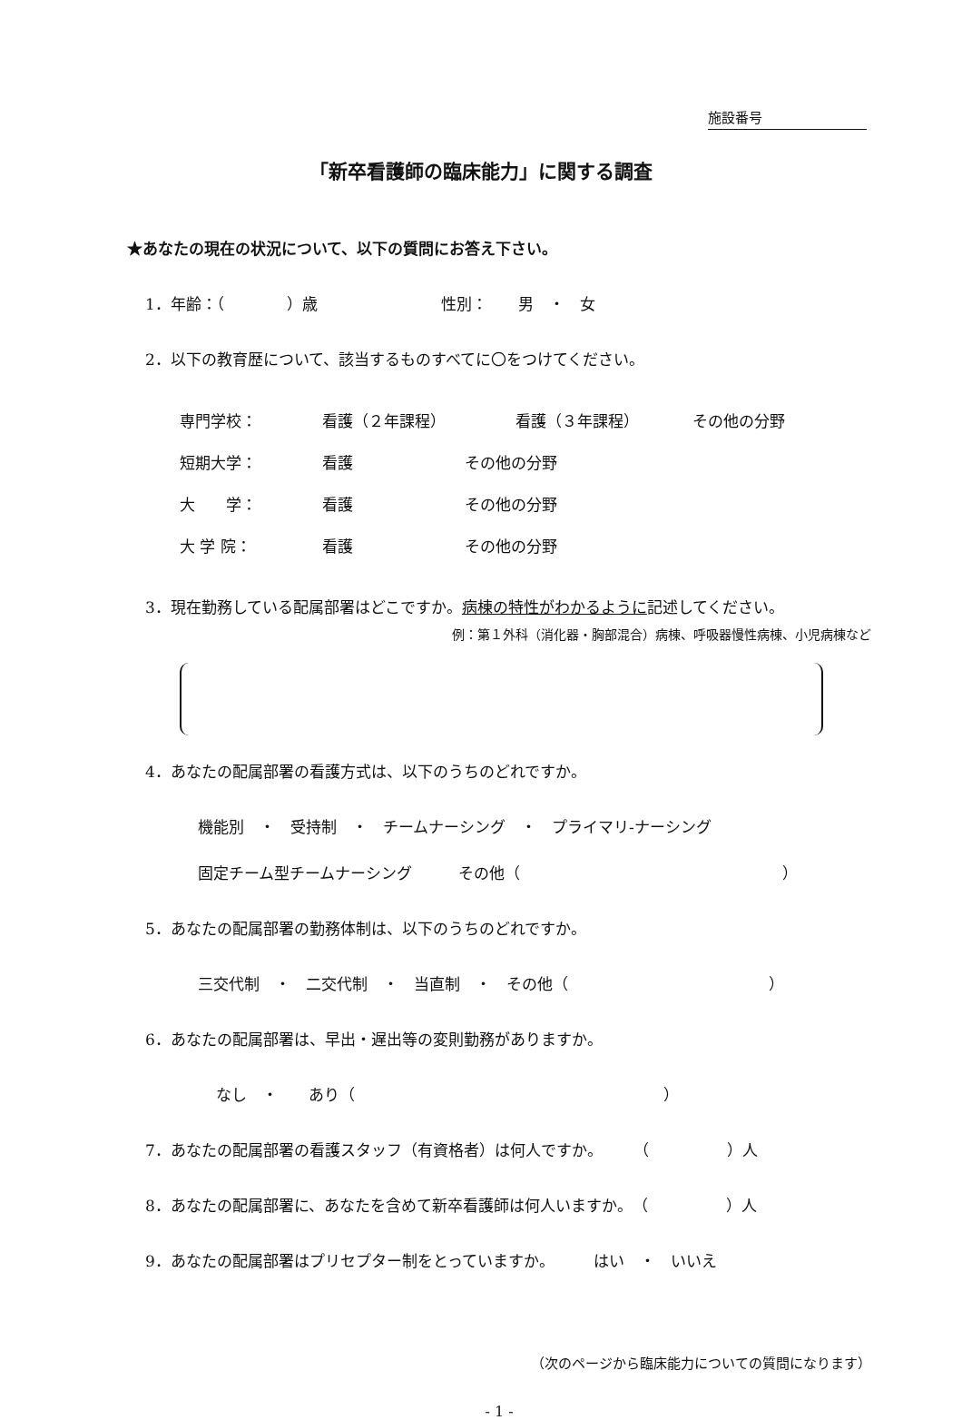施設番号
「新卒看護師の臨床能力」に関する調査
★あなたの現在の状況について、以下の質問にお答え下さい。
1．年齢：（　　　　）歳　　　　　　　　性別：　　男　・　女
2．以下の教育歴について、該当するものすべてに〇をつけてください。
専門学校： 看護（２年課程） 看護（３年課程） その他の分野
短期大学： 看護 その他の分野
大　　学： 看護 その他の分野
大 学 院： 看護 その他の分野
3．現在勤務している配属部署はどこですか。病棟の特性がわかるように記述してください。
例：第１外科（消化器・胸部混合）病棟、呼吸器慢性病棟、小児病棟など
4．あなたの配属部署の看護方式は、以下のうちのどれですか。
機能別　・　受持制　・　チームナーシング　・　プライマリ-ナーシング
固定チーム型チームナーシング　　　その他（　　　　　　　　　　　　　　　　　）
5．あなたの配属部署の勤務体制は、以下のうちのどれですか。
三交代制　・　二交代制　・　当直制　・　その他（　　　　　　　　　　　　　）
6．あなたの配属部署は、早出・遅出等の変則勤務がありますか。
なし　・　　あり（　　　　　　　　　　　　　　　　　　　　）
7．あなたの配属部署の看護スタッフ（有資格者）は何人ですか。　　　（　　　　　）人
8．あなたの配属部署に、あなたを含めて新卒看護師は何人いますか。　（　　　　　）人
9．あなたの配属部署はプリセプター制をとっていますか。　　　はい　・　いいえ
（次のページから臨床能力についての質問になります）
- 1 -